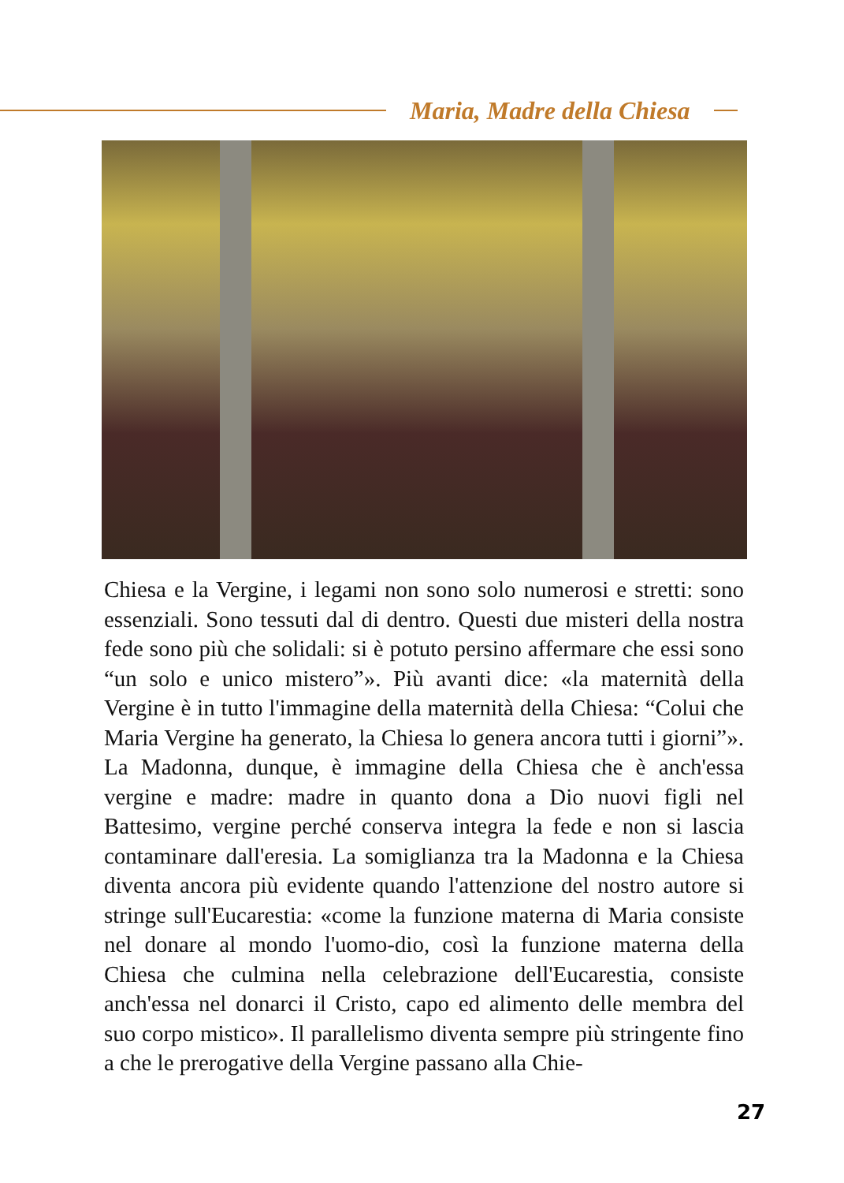Maria, Madre della Chiesa
Chiesa e la Vergine, i legami non sono solo numerosi e stretti: sono essenziali. Sono tessuti dal di dentro. Questi due misteri della nostra fede sono più che solidali: si è potuto persino affermare che essi sono “un solo e unico mistero”». Più avanti dice: «la maternità della Vergine è in tutto l'immagine della maternità della Chiesa: “Colui che Maria Vergine ha generato, la Chiesa lo genera ancora tutti i giorni”». La Madonna, dunque, è immagine della Chiesa che è anch'essa vergine e madre: madre in quanto dona a Dio nuovi figli nel Battesimo, vergine perché conserva integra la fede e non si lascia contaminare dall'eresia. La somiglianza tra la Madonna e la Chiesa diventa ancora più evidente quando l'attenzione del nostro autore si stringe sull'Eucarestia: «come la funzione materna di Maria consiste nel donare al mondo l'uomo-dio, così la funzione materna della Chiesa che culmina nella celebrazione dell'Eucare­stia, consiste anch'essa nel donarci il Cristo, capo ed alimento delle membra del suo corpo mistico». Il parallelismo diventa sempre più stringente fino a che le prerogative della Vergine passano alla Chie-
27